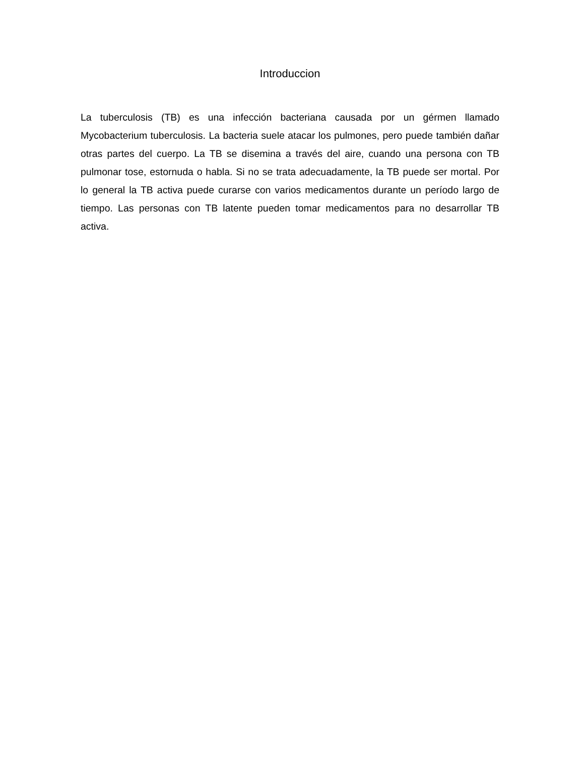Introduccion
La tuberculosis (TB) es una infección bacteriana causada por un gérmen llamado Mycobacterium tuberculosis. La bacteria suele atacar los pulmones, pero puede también dañar otras partes del cuerpo. La TB se disemina a través del aire, cuando una persona con TB pulmonar tose, estornuda o habla. Si no se trata adecuadamente, la TB puede ser mortal. Por lo general la TB activa puede curarse con varios medicamentos durante un período largo de tiempo. Las personas con TB latente pueden tomar medicamentos para no desarrollar TB activa.